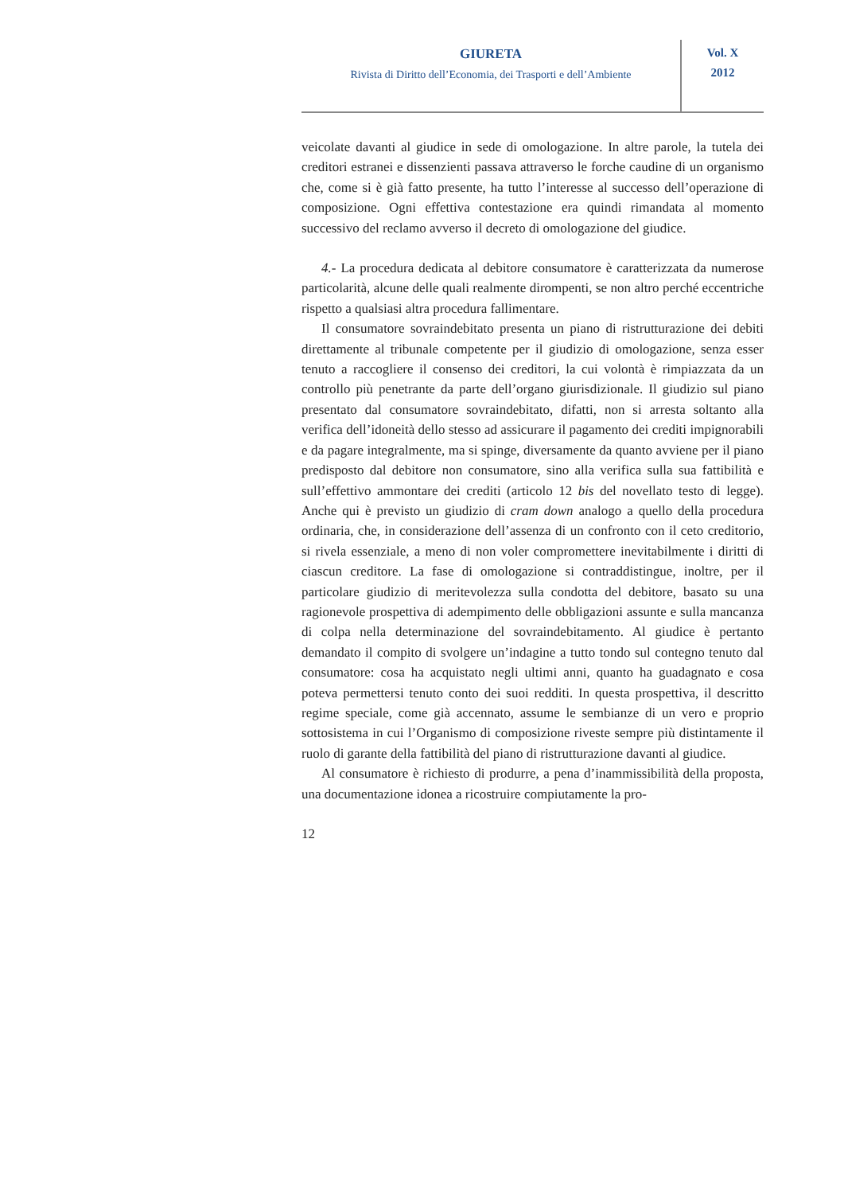GIURETA
Rivista di Diritto dell’Economia, dei Trasporti e dell’Ambiente
Vol. X
2012
veicolate davanti al giudice in sede di omologazione. In altre parole, la tutela dei creditori estranei e dissenzienti passava attraverso le forche caudine di un organismo che, come si è già fatto presente, ha tutto l’interesse al successo dell’operazione di composizione. Ogni effettiva contestazione era quindi rimandata al momento successivo del reclamo avverso il decreto di omologazione del giudice.
4.- La procedura dedicata al debitore consumatore è caratterizzata da numerose particolarità, alcune delle quali realmente dirompenti, se non altro perché eccentriche rispetto a qualsiasi altra procedura fallimentare.
Il consumatore sovraindebitato presenta un piano di ristrutturazione dei debiti direttamente al tribunale competente per il giudizio di omologazione, senza esser tenuto a raccogliere il consenso dei creditori, la cui volontà è rimpiazzata da un controllo più penetrante da parte dell’organo giurisdizionale. Il giudizio sul piano presentato dal consumatore sovraindebitato, difatti, non si arresta soltanto alla verifica dell’idoneità dello stesso ad assicurare il pagamento dei crediti impignorabili e da pagare integralmente, ma si spinge, diversamente da quanto avviene per il piano predisposto dal debitore non consumatore, sino alla verifica sulla sua fattibilità e sull’effettivo ammontare dei crediti (articolo 12 bis del novellato testo di legge). Anche qui è previsto un giudizio di cram down analogo a quello della procedura ordinaria, che, in considerazione dell’assenza di un confronto con il ceto creditorio, si rivela essenziale, a meno di non voler compromettere inevitabilmente i diritti di ciascun creditore. La fase di omologazione si contraddistingue, inoltre, per il particolare giudizio di meritevolezza sulla condotta del debitore, basato su una ragionevole prospettiva di adempimento delle obbligazioni assunte e sulla mancanza di colpa nella determinazione del sovraindebitamento. Al giudice è pertanto demandato il compito di svolgere un’indagine a tutto tondo sul contegno tenuto dal consumatore: cosa ha acquistato negli ultimi anni, quanto ha guadagnato e cosa poteva permettersi tenuto conto dei suoi redditi. In questa prospettiva, il descritto regime speciale, come già accennato, assume le sembianze di un vero e proprio sottosistema in cui l’Organismo di composizione riveste sempre più distintamente il ruolo di garante della fattibilità del piano di ristrutturazione davanti al giudice.
Al consumatore è richiesto di produrre, a pena d’inammissibilità della proposta, una documentazione idonea a ricostruire compiutamente la pro-
12